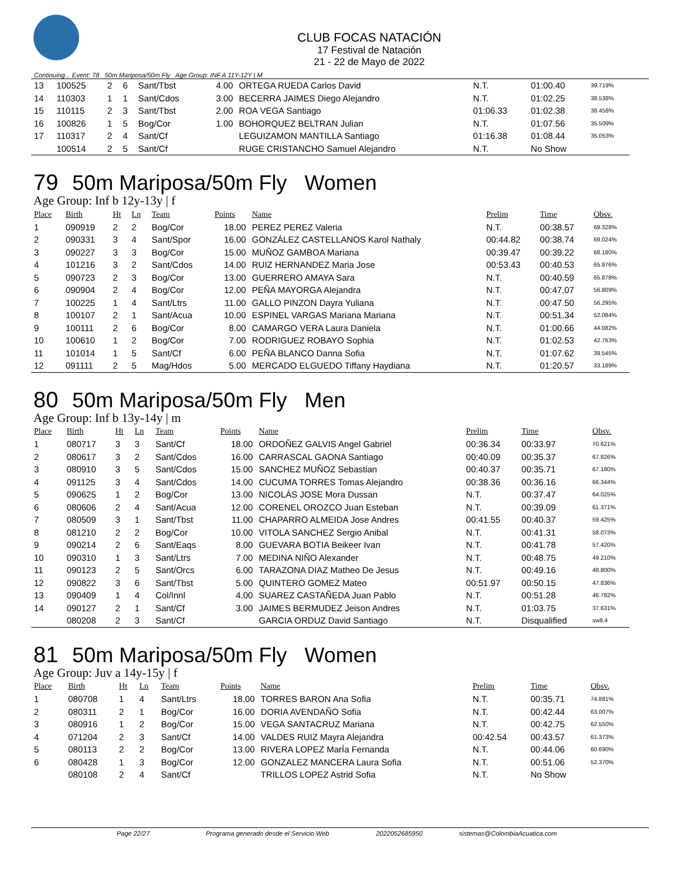CLUB FOCAS NATACIÓN
17 Festival de Natación
21 - 22 de Mayo de 2022
Continuing... Event: 78 50m Mariposa/50m Fly Age Group: INF A 11Y-12Y | M
| 13 | 100525 | 2 | 6 | Sant/Tbst | 4.00 | ORTEGA RUEDA Carlos David | N.T. | 01:00.40 | 39.719% |
| 14 | 110303 | 1 | 1 | Sant/Cdos | 3.00 | BECERRA JAIMES Diego Alejandro | N.T. | 01:02.25 | 38.538% |
| 15 | 110115 | 2 | 3 | Sant/Tbst | 2.00 | ROA VEGA Santiago | 01:06.33 | 01:02.38 | 38.458% |
| 16 | 100826 | 1 | 5 | Bog/Cor | 1.00 | BOHORQUEZ BELTRAN Julian | N.T. | 01:07.56 | 35.509% |
| 17 | 110317 | 2 | 4 | Sant/Cf | | LEGUIZAMON MANTILLA Santiago | 01:16.38 | 01:08.44 | 35.053% |
| | 100514 | 2 | 5 | Sant/Cf | | RUGE CRISTANCHO Samuel Alejandro | N.T. | No Show | |
79 50m Mariposa/50m Fly Women
Age Group: Inf b 12y-13y | f
| Place | Birth | Ht | Ln | Team | Points | Name | Prelim | Time | Obsv. |
| --- | --- | --- | --- | --- | --- | --- | --- | --- | --- |
| 1 | 090919 | 2 | 2 | Bog/Cor | 18.00 | PEREZ PEREZ Valeria | N.T. | 00:38.57 | 69.328% |
| 2 | 090331 | 3 | 4 | Sant/Spor | 16.00 | GONZÁLEZ CASTELLANOS Karol Nathaly | 00:44.82 | 00:38.74 | 69.024% |
| 3 | 090227 | 3 | 3 | Bog/Cor | 15.00 | MUÑOZ GAMBOA Mariana | 00:39.47 | 00:39.22 | 68.180% |
| 4 | 101216 | 3 | 2 | Sant/Cdos | 14.00 | RUIZ HERNANDEZ Maria Jose | 00:53.43 | 00:40.53 | 65.976% |
| 5 | 090723 | 2 | 3 | Bog/Cor | 13.00 | GUERRERO AMAYA Sara | N.T. | 00:40.59 | 65.878% |
| 6 | 090904 | 2 | 4 | Bog/Cor | 12.00 | PEÑA MAYORGA Alejandra | N.T. | 00:47.07 | 56.809% |
| 7 | 100225 | 1 | 4 | Sant/Ltrs | 11.00 | GALLO PINZON Dayra Yuliana | N.T. | 00:47.50 | 56.295% |
| 8 | 100107 | 2 | 1 | Sant/Acua | 10.00 | ESPINEL VARGAS Mariana Mariana | N.T. | 00:51.34 | 52.084% |
| 9 | 100111 | 2 | 6 | Bog/Cor | 8.00 | CAMARGO VERA Laura Daniela | N.T. | 01:00.66 | 44.082% |
| 10 | 100610 | 1 | 2 | Bog/Cor | 7.00 | RODRIGUEZ ROBAYO Sophia | N.T. | 01:02.53 | 42.763% |
| 11 | 101014 | 1 | 5 | Sant/Cf | 6.00 | PEÑA BLANCO Danna Sofia | N.T. | 01:07.62 | 39.545% |
| 12 | 091111 | 2 | 5 | Mag/Hdos | 5.00 | MERCADO ELGUEDO Tiffany Haydiana | N.T. | 01:20.57 | 33.189% |
80 50m Mariposa/50m Fly Men
Age Group: Inf b 13y-14y | m
| Place | Birth | Ht | Ln | Team | Points | Name | Prelim | Time | Obsv. |
| --- | --- | --- | --- | --- | --- | --- | --- | --- | --- |
| 1 | 080717 | 3 | 3 | Sant/Cf | 18.00 | ORDOÑEZ GALVIS Angel Gabriel | 00:36.34 | 00:33.97 | 70.621% |
| 2 | 080617 | 3 | 2 | Sant/Cdos | 16.00 | CARRASCAL GAONA Santiago | 00:40.09 | 00:35.37 | 67.826% |
| 3 | 080910 | 3 | 5 | Sant/Cdos | 15.00 | SANCHEZ MUÑOZ Sebastian | 00:40.37 | 00:35.71 | 67.180% |
| 4 | 091125 | 3 | 4 | Sant/Cdos | 14.00 | CUCUMA TORRES Tomas Alejandro | 00:38.36 | 00:36.16 | 66.344% |
| 5 | 090625 | 1 | 2 | Bog/Cor | 13.00 | NICOLÁS JOSE Mora Dussan | N.T. | 00:37.47 | 64.025% |
| 6 | 080606 | 2 | 4 | Sant/Acua | 12.00 | CORENEL OROZCO Juan Esteban | N.T. | 00:39.09 | 61.371% |
| 7 | 080509 | 3 | 1 | Sant/Tbst | 11.00 | CHAPARRO ALMEIDA Jose Andres | 00:41.55 | 00:40.37 | 59.425% |
| 8 | 081210 | 2 | 2 | Bog/Cor | 10.00 | VITOLA SANCHEZ Sergio Anibal | N.T. | 00:41.31 | 58.073% |
| 9 | 090214 | 2 | 6 | Sant/Eaqs | 8.00 | GUEVARA BOTIA Beikeer Ivan | N.T. | 00:41.78 | 57.420% |
| 10 | 090310 | 1 | 3 | Sant/Ltrs | 7.00 | MEDINA NIÑO Alexander | N.T. | 00:48.75 | 49.210% |
| 11 | 090123 | 2 | 5 | Sant/Orcs | 6.00 | TARAZONA DIAZ Matheo De Jesus | N.T. | 00:49.16 | 48.800% |
| 12 | 090822 | 3 | 6 | Sant/Tbst | 5.00 | QUINTERO GOMEZ Mateo | 00:51.97 | 00:50.15 | 47.836% |
| 13 | 090409 | 1 | 4 | Col/Innl | 4.00 | SUAREZ CASTAÑEDA Juan Pablo | N.T. | 00:51.28 | 46.782% |
| 14 | 090127 | 2 | 1 | Sant/Cf | 3.00 | JAIMES BERMUDEZ Jeison Andres | N.T. | 01:03.75 | 37.631% |
| | 080208 | 2 | 3 | Sant/Cf | | GARCIA ORDUZ David Santiago | N.T. | Disqualified | sw8.4 |
81 50m Mariposa/50m Fly Women
Age Group: Juv a 14y-15y | f
| Place | Birth | Ht | Ln | Team | Points | Name | Prelim | Time | Obsv. |
| --- | --- | --- | --- | --- | --- | --- | --- | --- | --- |
| 1 | 080708 | 1 | 4 | Sant/Ltrs | 18.00 | TORRES BARON Ana Sofia | N.T. | 00:35.71 | 74.881% |
| 2 | 080311 | 2 | 1 | Bog/Cor | 16.00 | DORIA AVENDAÑO Sofia | N.T. | 00:42.44 | 63.007% |
| 3 | 080916 | 1 | 2 | Bog/Cor | 15.00 | VEGA SANTACRUZ Mariana | N.T. | 00:42.75 | 62.550% |
| 4 | 071204 | 2 | 3 | Sant/Cf | 14.00 | VALDES RUIZ Mayra Alejandra | 00:42.54 | 00:43.57 | 61.373% |
| 5 | 080113 | 2 | 2 | Bog/Cor | 13.00 | RIVERA LOPEZ MarÍa Fernanda | N.T. | 00:44.06 | 60.690% |
| 6 | 080428 | 1 | 3 | Bog/Cor | 12.00 | GONZALEZ MANCERA Laura Sofia | N.T. | 00:51.06 | 52.370% |
| | 080108 | 2 | 4 | Sant/Cf | | TRILLOS LOPEZ Astrid Sofia | N.T. | No Show | |
Page 22/27 Programa generado desde el Servicio Web 2022052685950 sistemas@ColombiaAcuatica.com